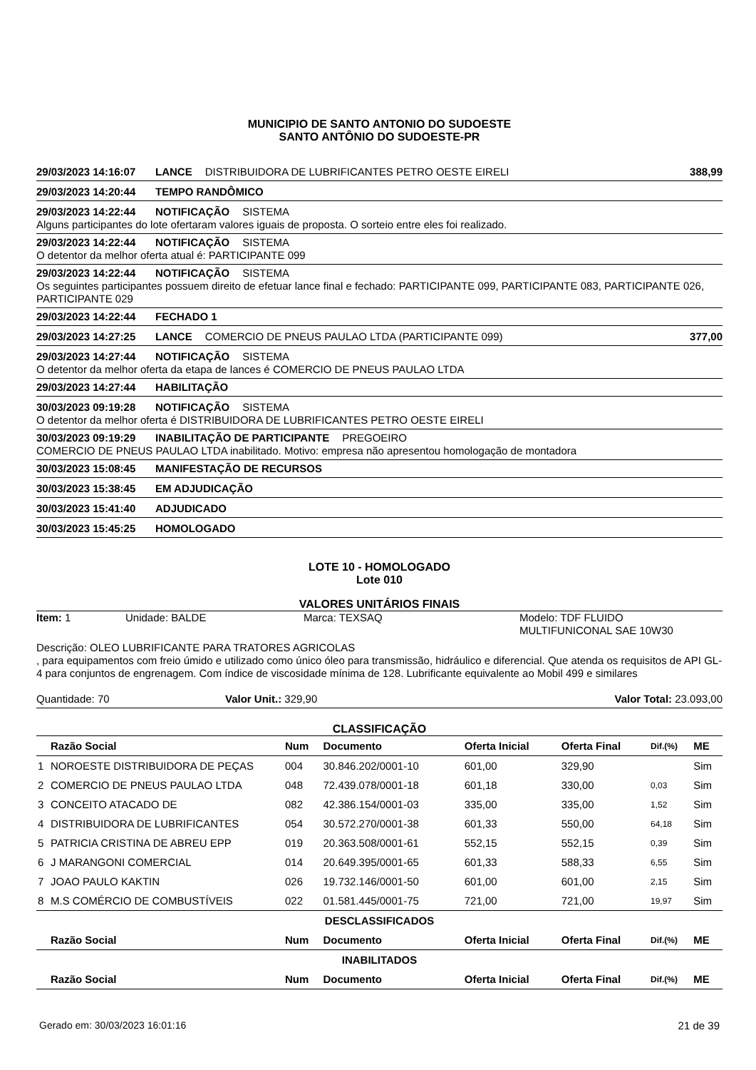MUNICIPIO DE SANTO ANTONIO DO SUDOESTE
SANTO ANTÔNIO DO SUDOESTE-PR
29/03/2023 14:16:07 LANCE DISTRIBUIDORA DE LUBRIFICANTES PETRO OESTE EIRELI 388,99
29/03/2023 14:20:44 TEMPO RANDÔMICO
29/03/2023 14:22:44 NOTIFICAÇÃO SISTEMA
Alguns participantes do lote ofertaram valores iguais de proposta. O sorteio entre eles foi realizado.
29/03/2023 14:22:44 NOTIFICAÇÃO SISTEMA
O detentor da melhor oferta atual é: PARTICIPANTE 099
29/03/2023 14:22:44 NOTIFICAÇÃO SISTEMA
Os seguintes participantes possuem direito de efetuar lance final e fechado: PARTICIPANTE 099, PARTICIPANTE 083, PARTICIPANTE 026, PARTICIPANTE 029
29/03/2023 14:22:44 FECHADO 1
29/03/2023 14:27:25 LANCE COMERCIO DE PNEUS PAULAO LTDA (PARTICIPANTE 099) 377,00
29/03/2023 14:27:44 NOTIFICAÇÃO SISTEMA
O detentor da melhor oferta da etapa de lances é COMERCIO DE PNEUS PAULAO LTDA
29/03/2023 14:27:44 HABILITAÇÃO
30/03/2023 09:19:28 NOTIFICAÇÃO SISTEMA
O detentor da melhor oferta é DISTRIBUIDORA DE LUBRIFICANTES PETRO OESTE EIRELI
30/03/2023 09:19:29 INABILITAÇÃO DE PARTICIPANTE PREGOEIRO
COMERCIO DE PNEUS PAULAO LTDA inabilitado. Motivo: empresa não apresentou homologação de montadora
30/03/2023 15:08:45 MANIFESTAÇÃO DE RECURSOS
30/03/2023 15:38:45 EM ADJUDICAÇÃO
30/03/2023 15:41:40 ADJUDICADO
30/03/2023 15:45:25 HOMOLOGADO
LOTE 10 - HOMOLOGADO
Lote 010
VALORES UNITÁRIOS FINAIS
Item: 1 Unidade: BALDE Marca: TEXSAQ Modelo: TDF FLUIDO
MULTIFUNICONAL SAE 10W30
Descrição: OLEO LUBRIFICANTE PARA TRATORES AGRICOLAS
, para equipamentos com freio úmido e utilizado como único óleo para transmissão, hidráulico e diferencial. Que atenda os requisitos de API GL-4 para conjuntos de engrenagem. Com índice de viscosidade mínima de 128. Lubrificante equivalente ao Mobil 499 e similares
Quantidade: 70 Valor Unit.: 329,90 Valor Total: 23.093,00
CLASSIFICAÇÃO
| | Razão Social | Num | Documento | Oferta Inicial | Oferta Final | Dif.(%) | ME |
| --- | --- | --- | --- | --- | --- | --- | --- |
| 1 | NOROESTE DISTRIBUIDORA DE PEÇAS | 004 | 30.846.202/0001-10 | 601,00 | 329,90 | | Sim |
| 2 | COMERCIO DE PNEUS PAULAO LTDA | 048 | 72.439.078/0001-18 | 601,18 | 330,00 | 0,03 | Sim |
| 3 | CONCEITO ATACADO DE | 082 | 42.386.154/0001-03 | 335,00 | 335,00 | 1,52 | Sim |
| 4 | DISTRIBUIDORA DE LUBRIFICANTES | 054 | 30.572.270/0001-38 | 601,33 | 550,00 | 64,18 | Sim |
| 5 | PATRICIA CRISTINA DE ABREU EPP | 019 | 20.363.508/0001-61 | 552,15 | 552,15 | 0,39 | Sim |
| 6 | J MARANGONI COMERCIAL | 014 | 20.649.395/0001-65 | 601,33 | 588,33 | 6,55 | Sim |
| 7 | JOAO PAULO KAKTIN | 026 | 19.732.146/0001-50 | 601,00 | 601,00 | 2,15 | Sim |
| 8 | M.S COMÉRCIO DE COMBUSTÍVEIS | 022 | 01.581.445/0001-75 | 721,00 | 721,00 | 19,97 | Sim |
| DESCLASSIFICADOS | | | | | | | |
| | Razão Social | Num | Documento | Oferta Inicial | Oferta Final | Dif.(%) | ME |
| INABILITADOS | | | | | | | |
| | Razão Social | Num | Documento | Oferta Inicial | Oferta Final | Dif.(%) | ME |
Gerado em: 30/03/2023 16:01:16 21 de 39